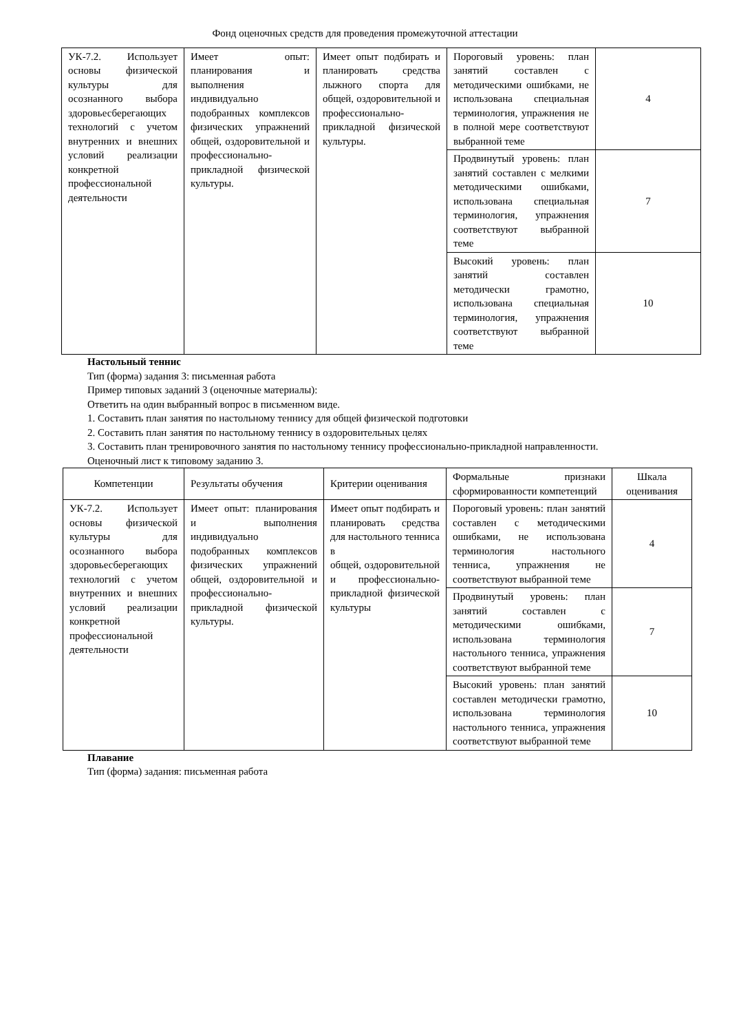Фонд оценочных средств для проведения промежуточной аттестации
| УК-7.2. Использует основы физической культуры для осознанного выбора здоровьесберегающих технологий с учетом внутренних и внешних условий реализации конкретной профессиональной деятельности | Имеет опыт: планирования и выполнения индивидуально подобранных комплексов физических упражнений общей, оздоровительной и профессионально-прикладной физической культуры. | Имеет опыт подбирать и планировать средства лыжного спорта для общей, оздоровительной и профессионально-прикладной физической культуры. | Пороговый уровень: план занятий составлен с методическими ошибками, не использована специальная терминология, упражнения не в полной мере соответствуют выбранной теме | 4 |
| | | | Продвинутый уровень: план занятий составлен с мелкими методическими ошибками, использована специальная терминология, упражнения соответствуют выбранной теме | 7 |
| | | | Высокий уровень: план занятий составлен методически грамотно, использована специальная терминология, упражнения соответствуют выбранной теме | 10 |
Настольный теннис
Тип (форма) задания 3: письменная работа
Пример типовых заданий 3 (оценочные материалы):
Ответить на один выбранный вопрос в письменном виде.
1. Составить план занятия по настольному теннису для общей физической подготовки
2. Составить план занятия по настольному теннису в оздоровительных целях
3. Составить план тренировочного занятия по настольному теннису профессионально-прикладной направленности.
Оценочный лист к типовому заданию 3.
| Компетенции | Результаты обучения | Критерии оценивания | Формальные признаки сформированности компетенций | Шкала оценивания |
| УК-7.2. Использует основы физической культуры для осознанного выбора здоровьесберегающих технологий с учетом внутренних и внешних условий реализации конкретной профессиональной деятельности | Имеет опыт: планирования и выполнения индивидуально подобранных комплексов физических упражнений общей, оздоровительной и профессионально-прикладной физической культуры. | Имеет опыт подбирать и планировать средства для настольного тенниса в общей, оздоровительной и профессионально-прикладной физической культуры | Пороговый уровень: план занятий составлен с методическими ошибками, не использована терминология настольного тенниса, упражнения не соответствуют выбранной теме | 4 |
| | | | Продвинутый уровень: план занятий составлен с методическими ошибками, использована терминология настольного тенниса, упражнения соответствуют выбранной теме | 7 |
| | | | Высокий уровень: план занятий составлен методически грамотно, использована терминология настольного тенниса, упражнения соответствуют выбранной теме | 10 |
Плавание
Тип (форма) задания: письменная работа